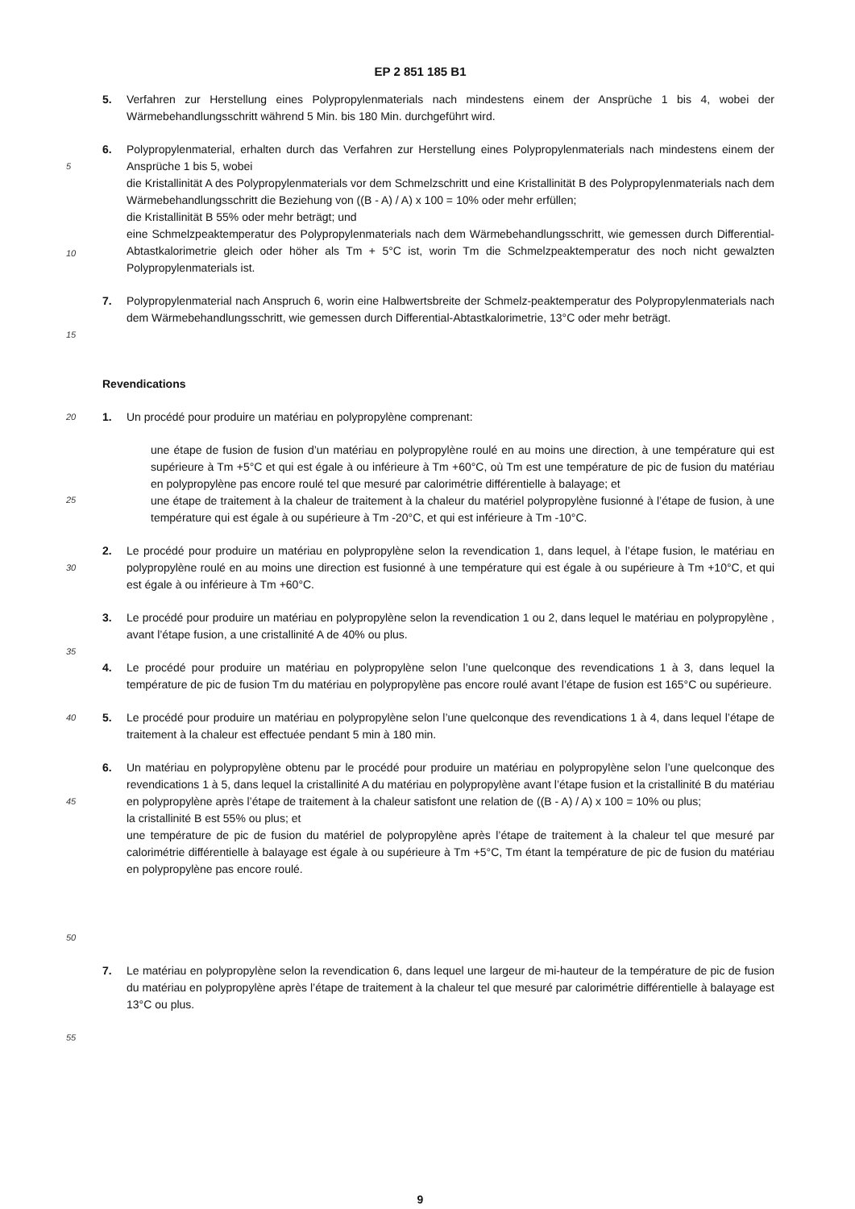EP 2 851 185 B1
5. Verfahren zur Herstellung eines Polypropylenmaterials nach mindestens einem der Ansprüche 1 bis 4, wobei der Wärmebehandlungsschritt während 5 Min. bis 180 Min. durchgeführt wird.
5
10
6. Polypropylenmaterial, erhalten durch das Verfahren zur Herstellung eines Polypropylenmaterials nach mindestens einem der Ansprüche 1 bis 5, wobei
die Kristallinität A des Polypropylenmaterials vor dem Schmelzschritt und eine Kristallinität B des Polypropylenmaterials nach dem Wärmebehandlungsschritt die Beziehung von ((B - A) / A) x 100 = 10% oder mehr erfüllen;
die Kristallinität B 55% oder mehr beträgt; und
eine Schmelzpeaktemperatur des Polypropylenmaterials nach dem Wärmebehandlungsschritt, wie gemessen durch Differential-Abtastkalorimetrie gleich oder höher als Tm + 5°C ist, worin Tm die Schmelzpeaktemperatur des noch nicht gewalzten Polypropylenmaterials ist.
15
7. Polypropylenmaterial nach Anspruch 6, worin eine Halbwertsbreite der Schmelz-peaktemperatur des Polypropylenmaterials nach dem Wärmebehandlungsschritt, wie gemessen durch Differential-Abtastkalorimetrie, 13°C oder mehr beträgt.
Revendications
20
25
1. Un procédé pour produire un matériau en polypropylène comprenant:
une étape de fusion de fusion d’un matériau en polypropylène roulé en au moins une direction, à une température qui est supérieure à Tm +5°C et qui est égale à ou inférieure à Tm +60°C, où Tm est une température de pic de fusion du matériau en polypropylène pas encore roulé tel que mesuré par calorimétrie différentielle à balayage; et
une étape de traitement à la chaleur de traitement à la chaleur du matériel polypropylène fusionné à l’étape de fusion, à une température qui est égale à ou supérieure à Tm -20°C, et qui est inférieure à Tm -10°C.
30
2. Le procédé pour produire un matériau en polypropylène selon la revendication 1, dans lequel, à l’étape fusion, le matériau en polypropylène roulé en au moins une direction est fusionné à une température qui est égale à ou supérieure à Tm +10°C, et qui est égale à ou inférieure à Tm +60°C.
3. Le procédé pour produire un matériau en polypropylène selon la revendication 1 ou 2, dans lequel le matériau en polypropylène , avant l’étape fusion, a une cristallinité A de 40% ou plus.
35
4. Le procédé pour produire un matériau en polypropylène selon l’une quelconque des revendications 1 à 3, dans lequel la température de pic de fusion Tm du matériau en polypropylène pas encore roulé avant l’étape de fusion est 165°C ou supérieure.
40
5. Le procédé pour produire un matériau en polypropylène selon l’une quelconque des revendications 1 à 4, dans lequel l’étape de traitement à la chaleur est effectuée pendant 5 min à 180 min.
45
50
6. Un matériau en polypropylène obtenu par le procédé pour produire un matériau en polypropylène selon l’une quelconque des revendications 1 à 5, dans lequel la cristallinité A du matériau en polypropylène avant l’étape fusion et la cristallinité B du matériau en polypropylène après l’étape de traitement à la chaleur satisfont une relation de ((B - A) / A) x 100 = 10% ou plus;
la cristallinité B est 55% ou plus; et
une température de pic de fusion du matériel de polypropylène après l’étape de traitement à la chaleur tel que mesuré par calorimétrie différentielle à balayage est égale à ou supérieure à Tm +5°C, Tm étant la température de pic de fusion du matériau en polypropylène pas encore roulé.
7. Le matériau en polypropylène selon la revendication 6, dans lequel une largeur de mi-hauteur de la température de pic de fusion du matériau en polypropylène après l’étape de traitement à la chaleur tel que mesuré par calorimétrie différentielle à balayage est 13°C ou plus.
55
9